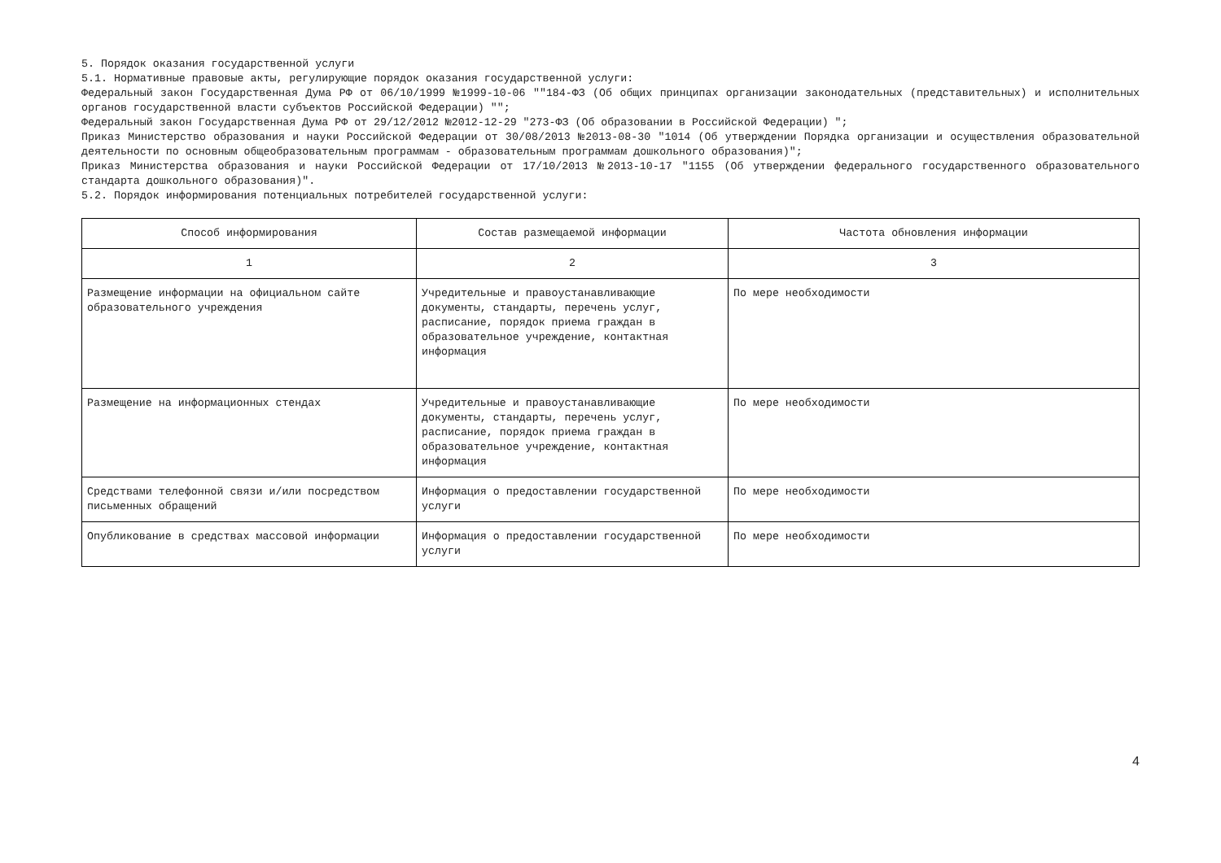5. Порядок оказания государственной услуги
5.1. Нормативные правовые акты, регулирующие порядок оказания государственной услуги:
Федеральный закон Государственная Дума РФ от 06/10/1999 №1999-10-06 ""184-ФЗ (Об общих принципах организации законодательных (представительных) и исполнительных органов государственной власти субъектов Российской Федерации) "";
Федеральный закон Государственная Дума РФ от 29/12/2012 №2012-12-29 "273-ФЗ (Об образовании в Российской Федерации) ";
Приказ Министерство образования и науки Российской Федерации от 30/08/2013 №2013-08-30 "1014 (Об утверждении Порядка организации и осуществления образовательной деятельности по основным общеобразовательным программам - образовательным программам дошкольного образования)";
Приказ Министерства образования и науки Российской Федерации от 17/10/2013 №2013-10-17 "1155 (Об утверждении федерального государственного образовательного стандарта дошкольного образования)".
5.2. Порядок информирования потенциальных потребителей государственной услуги:
| Способ информирования | Состав размещаемой информации | Частота обновления информации |
| --- | --- | --- |
| 1 | 2 | 3 |
| Размещение информации на официальном сайте образовательного учреждения | Учредительные и правоустанавливающие документы, стандарты, перечень услуг, расписание, порядок приема граждан в образовательное учреждение, контактная информация | По мере необходимости |
| Размещение на информационных стендах | Учредительные и правоустанавливающие документы, стандарты, перечень услуг, расписание, порядок приема граждан в образовательное учреждение, контактная информация | По мере необходимости |
| Средствами телефонной связи и/или посредством письменных обращений | Информация о предоставлении государственной услуги | По мере необходимости |
| Опубликование в средствах массовой информации | Информация о предоставлении государственной услуги | По мере необходимости |
4